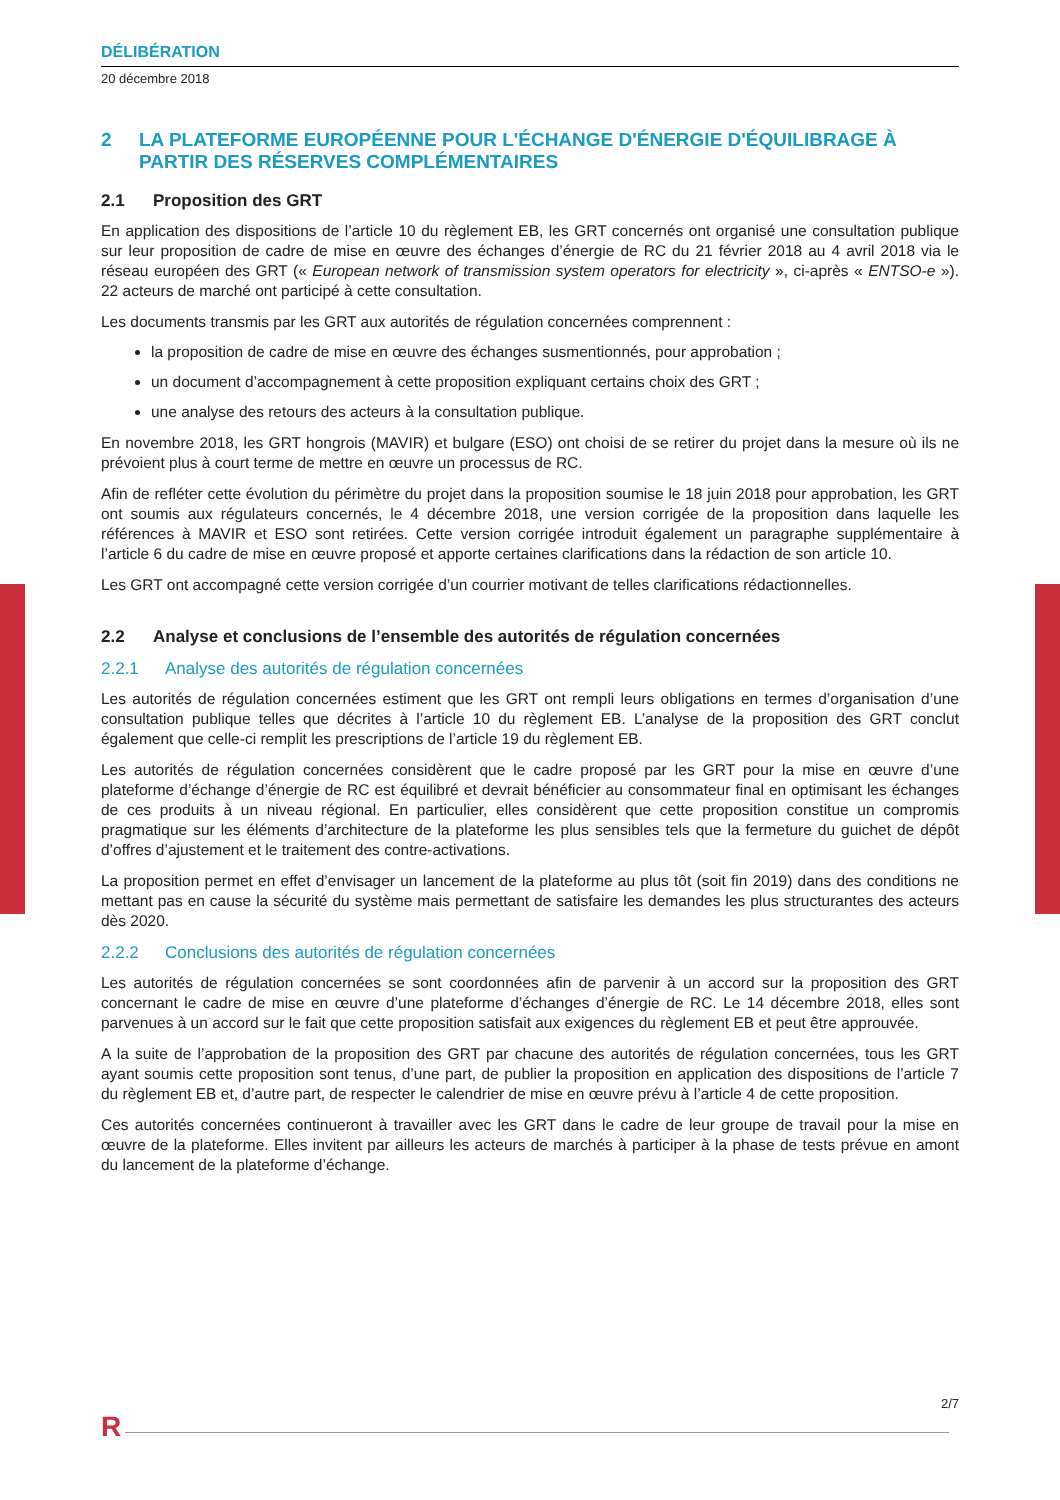DÉLIBÉRATION
20 décembre 2018
2 LA PLATEFORME EUROPÉENNE POUR L'ÉCHANGE D'ÉNERGIE D'ÉQUILIBRAGE À PARTIR DES RÉSERVES COMPLÉMENTAIRES
2.1 Proposition des GRT
En application des dispositions de l’article 10 du règlement EB, les GRT concernés ont organisé une consultation publique sur leur proposition de cadre de mise en œuvre des échanges d’énergie de RC du 21 février 2018 au 4 avril 2018 via le réseau européen des GRT (« European network of transmission system operators for electricity », ci-après « ENTSO-e »). 22 acteurs de marché ont participé à cette consultation.
Les documents transmis par les GRT aux autorités de régulation concernées comprennent :
la proposition de cadre de mise en œuvre des échanges susmentionnés, pour approbation ;
un document d’accompagnement à cette proposition expliquant certains choix des GRT ;
une analyse des retours des acteurs à la consultation publique.
En novembre 2018, les GRT hongrois (MAVIR) et bulgare (ESO) ont choisi de se retirer du projet dans la mesure où ils ne prévoient plus à court terme de mettre en œuvre un processus de RC.
Afin de refléter cette évolution du périmètre du projet dans la proposition soumise le 18 juin 2018 pour approbation, les GRT ont soumis aux régulateurs concernés, le 4 décembre 2018, une version corrigée de la proposition dans laquelle les références à MAVIR et ESO sont retirées. Cette version corrigée introduit également un paragraphe supplémentaire à l’article 6 du cadre de mise en œuvre proposé et apporte certaines clarifications dans la rédaction de son article 10.
Les GRT ont accompagné cette version corrigée d’un courrier motivant de telles clarifications rédactionnelles.
2.2 Analyse et conclusions de l’ensemble des autorités de régulation concernées
2.2.1 Analyse des autorités de régulation concernées
Les autorités de régulation concernées estiment que les GRT ont rempli leurs obligations en termes d’organisation d’une consultation publique telles que décrites à l’article 10 du règlement EB. L’analyse de la proposition des GRT conclut également que celle-ci remplit les prescriptions de l’article 19 du règlement EB.
Les autorités de régulation concernées considèrent que le cadre proposé par les GRT pour la mise en œuvre d’une plateforme d’échange d’énergie de RC est équilibré et devrait bénéficier au consommateur final en optimisant les échanges de ces produits à un niveau régional. En particulier, elles considèrent que cette proposition constitue un compromis pragmatique sur les éléments d’architecture de la plateforme les plus sensibles tels que la fermeture du guichet de dépôt d’offres d’ajustement et le traitement des contre-activations.
La proposition permet en effet d’envisager un lancement de la plateforme au plus tôt (soit fin 2019) dans des conditions ne mettant pas en cause la sécurité du système mais permettant de satisfaire les demandes les plus structurantes des acteurs dès 2020.
2.2.2 Conclusions des autorités de régulation concernées
Les autorités de régulation concernées se sont coordonnées afin de parvenir à un accord sur la proposition des GRT concernant le cadre de mise en œuvre d’une plateforme d’échanges d’énergie de RC. Le 14 décembre 2018, elles sont parvenues à un accord sur le fait que cette proposition satisfait aux exigences du règlement EB et peut être approuvée.
A la suite de l’approbation de la proposition des GRT par chacune des autorités de régulation concernées, tous les GRT ayant soumis cette proposition sont tenus, d’une part, de publier la proposition en application des dispositions de l’article 7 du règlement EB et, d’autre part, de respecter le calendrier de mise en œuvre prévu à l’article 4 de cette proposition.
Ces autorités concernées continueront à travailler avec les GRT dans le cadre de leur groupe de travail pour la mise en œuvre de la plateforme. Elles invitent par ailleurs les acteurs de marchés à participer à la phase de tests prévue en amont du lancement de la plateforme d’échange.
2/7
R